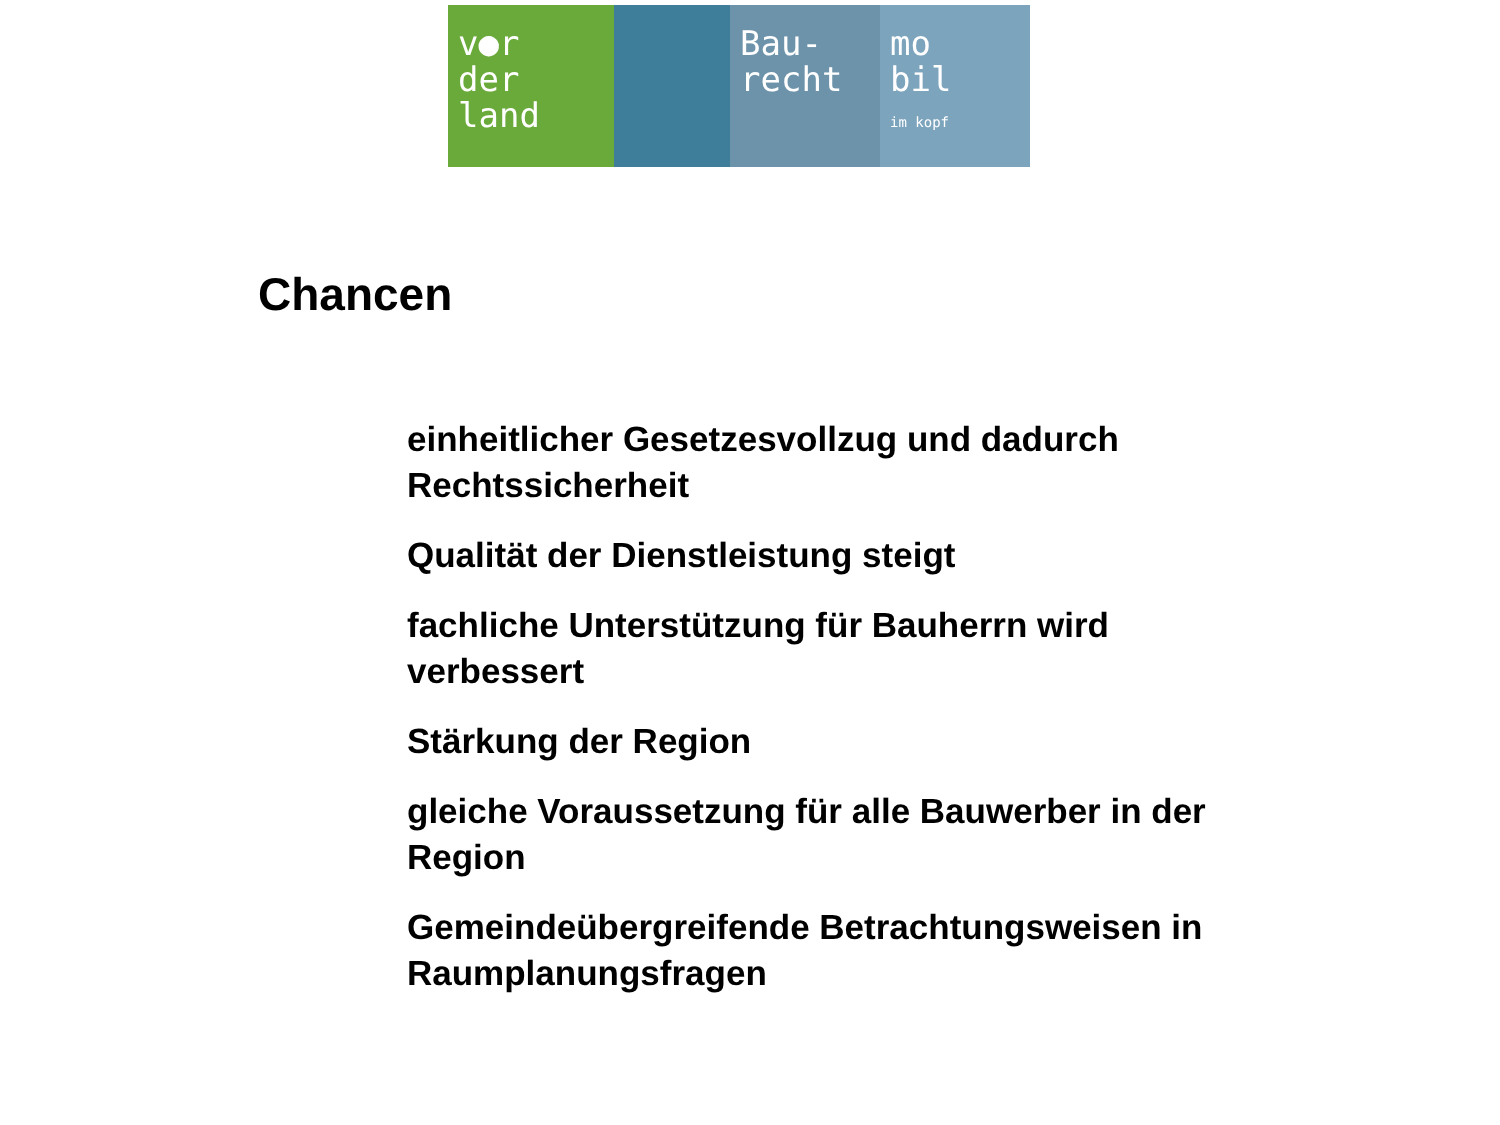v●r
der
land
Bau-
recht
mo
bil
im kopf
Chancen
einheitlicher Gesetzesvollzug und dadurch Rechtssicherheit
Qualität der Dienstleistung steigt
fachliche Unterstützung für Bauherrn wird verbessert
Stärkung der Region
gleiche Voraussetzung für alle Bauwerber in der Region
Gemeindeübergreifende Betrachtungsweisen in Raumplanungsfragen